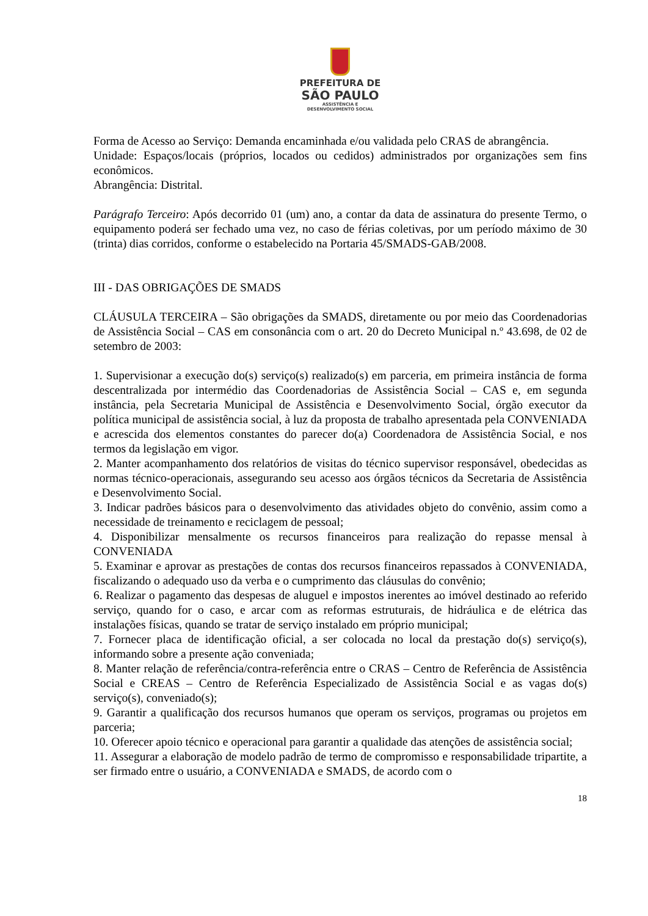PREFEITURA DE
SÃO PAULO
ASSISTÊNCIA E
DESENVOLVIMENTO SOCIAL
Forma de Acesso ao Serviço: Demanda encaminhada e/ou validada pelo CRAS de abrangência.
Unidade: Espaços/locais (próprios, locados ou cedidos) administrados por organizações sem fins econômicos.
Abrangência: Distrital.
Parágrafo Terceiro: Após decorrido 01 (um) ano, a contar da data de assinatura do presente Termo, o equipamento poderá ser fechado uma vez, no caso de férias coletivas, por um período máximo de 30 (trinta) dias corridos, conforme o estabelecido na Portaria 45/SMADS-GAB/2008.
III - DAS OBRIGAÇÕES DE SMADS
CLÁUSULA TERCEIRA – São obrigações da SMADS, diretamente ou por meio das Coordenadorias de Assistência Social – CAS em consonância com o art. 20 do Decreto Municipal n.º 43.698, de 02 de setembro de 2003:
1. Supervisionar a execução do(s) serviço(s) realizado(s) em parceria, em primeira instância de forma descentralizada por intermédio das Coordenadorias de Assistência Social – CAS e, em segunda instância, pela Secretaria Municipal de Assistência e Desenvolvimento Social, órgão executor da política municipal de assistência social, à luz da proposta de trabalho apresentada pela CONVENIADA e acrescida dos elementos constantes do parecer do(a) Coordenadora de Assistência Social, e nos termos da legislação em vigor.
2. Manter acompanhamento dos relatórios de visitas do técnico supervisor responsável, obedecidas as normas técnico-operacionais, assegurando seu acesso aos órgãos técnicos da Secretaria de Assistência e Desenvolvimento Social.
3. Indicar padrões básicos para o desenvolvimento das atividades objeto do convênio, assim como a necessidade de treinamento e reciclagem de pessoal;
4. Disponibilizar mensalmente os recursos financeiros para realização do repasse mensal à CONVENIADA
5. Examinar e aprovar as prestações de contas dos recursos financeiros repassados à CONVENIADA, fiscalizando o adequado uso da verba e o cumprimento das cláusulas do convênio;
6. Realizar o pagamento das despesas de aluguel e impostos inerentes ao imóvel destinado ao referido serviço, quando for o caso, e arcar com as reformas estruturais, de hidráulica e de elétrica das instalações físicas, quando se tratar de serviço instalado em próprio municipal;
7. Fornecer placa de identificação oficial, a ser colocada no local da prestação do(s) serviço(s), informando sobre a presente ação conveniada;
8. Manter relação de referência/contra-referência entre o CRAS – Centro de Referência de Assistência Social e CREAS – Centro de Referência Especializado de Assistência Social e as vagas do(s) serviço(s), conveniado(s);
9. Garantir a qualificação dos recursos humanos que operam os serviços, programas ou projetos em parceria;
10. Oferecer apoio técnico e operacional para garantir a qualidade das atenções de assistência social;
11. Assegurar a elaboração de modelo padrão de termo de compromisso e responsabilidade tripartite, a ser firmado entre o usuário, a CONVENIADA e SMADS, de acordo com o
18